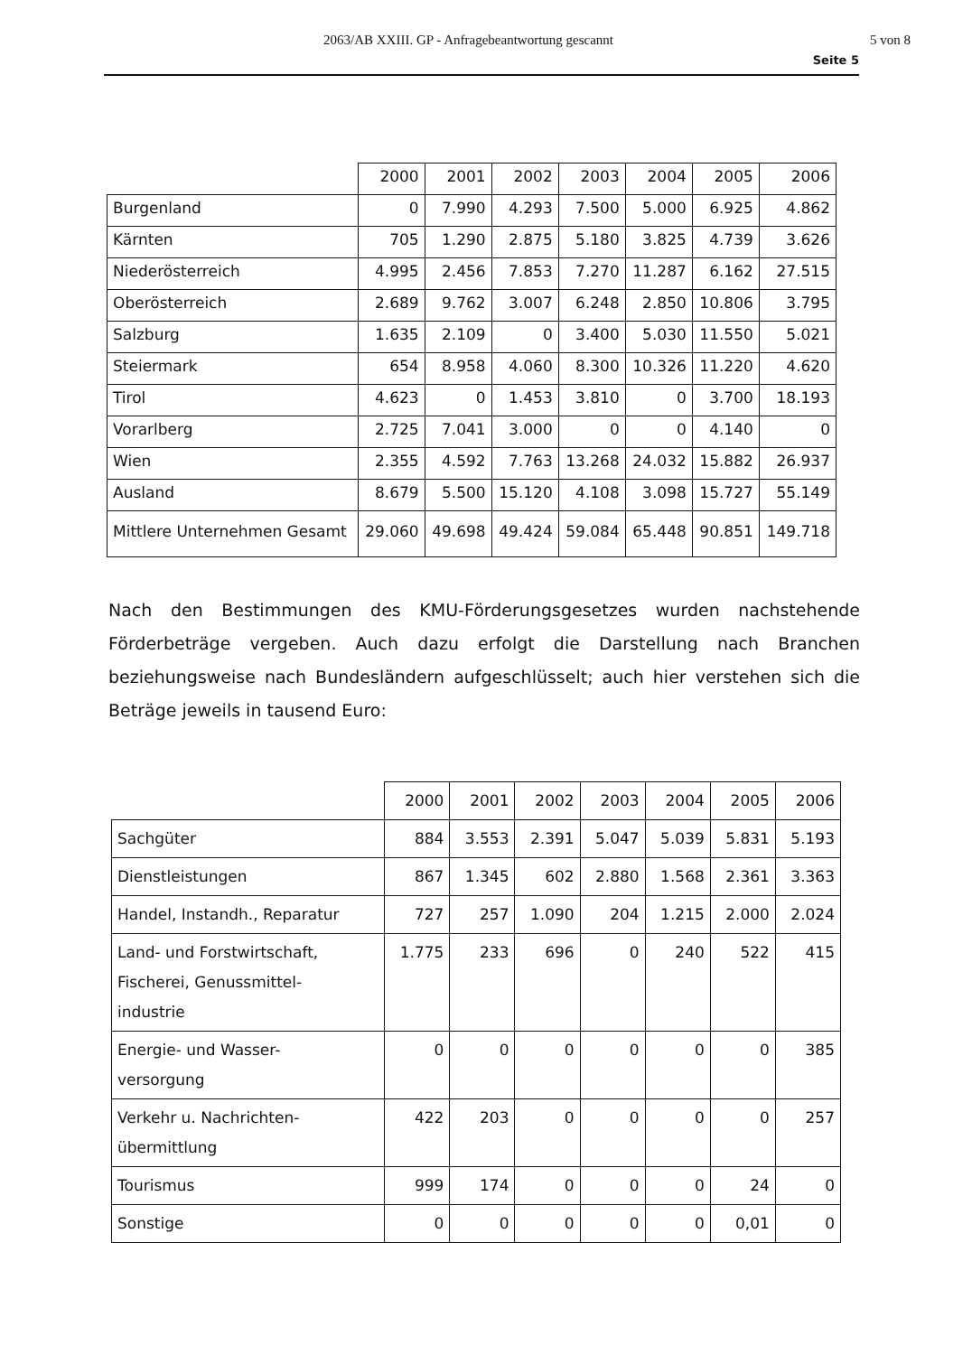2063/AB XXIII. GP - Anfragebeantwortung gescannt 5 von 8
Seite 5
| | 2000 | 2001 | 2002 | 2003 | 2004 | 2005 | 2006 |
| --- | --- | --- | --- | --- | --- | --- | --- |
| Burgenland | 0 | 7.990 | 4.293 | 7.500 | 5.000 | 6.925 | 4.862 |
| Kärnten | 705 | 1.290 | 2.875 | 5.180 | 3.825 | 4.739 | 3.626 |
| Niederösterreich | 4.995 | 2.456 | 7.853 | 7.270 | 11.287 | 6.162 | 27.515 |
| Oberösterreich | 2.689 | 9.762 | 3.007 | 6.248 | 2.850 | 10.806 | 3.795 |
| Salzburg | 1.635 | 2.109 | 0 | 3.400 | 5.030 | 11.550 | 5.021 |
| Steiermark | 654 | 8.958 | 4.060 | 8.300 | 10.326 | 11.220 | 4.620 |
| Tirol | 4.623 | 0 | 1.453 | 3.810 | 0 | 3.700 | 18.193 |
| Vorarlberg | 2.725 | 7.041 | 3.000 | 0 | 0 | 4.140 | 0 |
| Wien | 2.355 | 4.592 | 7.763 | 13.268 | 24.032 | 15.882 | 26.937 |
| Ausland | 8.679 | 5.500 | 15.120 | 4.108 | 3.098 | 15.727 | 55.149 |
| Mittlere Unternehmen Gesamt | 29.060 | 49.698 | 49.424 | 59.084 | 65.448 | 90.851 | 149.718 |
Nach den Bestimmungen des KMU-Förderungsgesetzes wurden nachstehende Förderbeträge vergeben. Auch dazu erfolgt die Darstellung nach Branchen beziehungsweise nach Bundesländern aufgeschlüsselt; auch hier verstehen sich die Beträge jeweils in tausend Euro:
| | 2000 | 2001 | 2002 | 2003 | 2004 | 2005 | 2006 |
| --- | --- | --- | --- | --- | --- | --- | --- |
| Sachgüter | 884 | 3.553 | 2.391 | 5.047 | 5.039 | 5.831 | 5.193 |
| Dienstleistungen | 867 | 1.345 | 602 | 2.880 | 1.568 | 2.361 | 3.363 |
| Handel, Instandh., Reparatur | 727 | 257 | 1.090 | 204 | 1.215 | 2.000 | 2.024 |
| Land- und Forstwirtschaft, Fischerei, Genussmittel- industrie | 1.775 | 233 | 696 | 0 | 240 | 522 | 415 |
| Energie- und Wasser- versorgung | 0 | 0 | 0 | 0 | 0 | 0 | 385 |
| Verkehr u. Nachrichten- übermittlung | 422 | 203 | 0 | 0 | 0 | 0 | 257 |
| Tourismus | 999 | 174 | 0 | 0 | 0 | 24 | 0 |
| Sonstige | 0 | 0 | 0 | 0 | 0 | 0,01 | 0 |